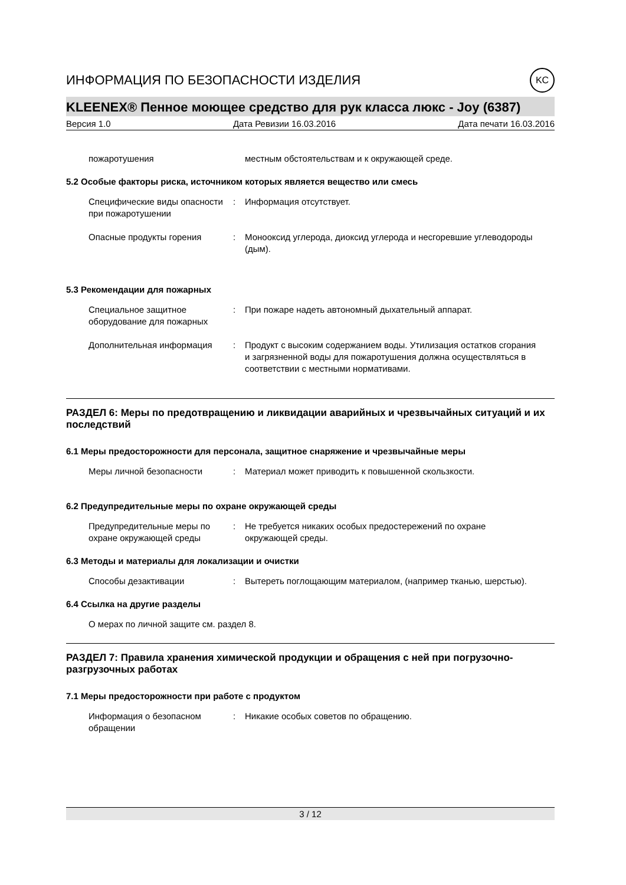ИНФОРМАЦИЯ ПО БЕЗОПАСНОСТИ ИЗДЕЛИЯ KC
KLEENEX® Пенное моющее средство для рук класса люкс - Joy (6387)
Версия 1.0 Дата Ревизии 16.03.2016 Дата печати 16.03.2016
пожаротушения местным обстоятельствам и к окружающей среде.
5.2 Особые факторы риска, источником которых является вещество или смесь
Специфические виды опасности при пожаротушении
: Информация отсутствует.
Опасные продукты горения : Монооксид углерода, диоксид углерода и несгоревшие углеводороды (дым).
5.3 Рекомендации для пожарных
Специальное защитное оборудование для пожарных
: При пожаре надеть автономный дыхательный аппарат.
Дополнительная информация : Продукт с высоким содержанием воды. Утилизация остатков сгорания и загрязненной воды для пожаротушения должна осуществляться в соответствии с местными нормативами.
РАЗДЕЛ 6: Меры по предотвращению и ликвидации аварийных и чрезвычайных ситуаций и их последствий
6.1 Меры предосторожности для персонала, защитное снаряжение и чрезвычайные меры
Меры личной безопасности : Материал может приводить к повышенной скользкости.
6.2 Предупредительные меры по охране окружающей среды
Предупредительные меры по охране окружающей среды
: Не требуется никаких особых предостережений по охране окружающей среды.
6.3 Методы и материалы для локализации и очистки
Способы дезактивации : Вытереть поглощающим материалом, (например тканью, шерстью).
6.4 Ссылка на другие разделы
О мерах по личной защите см. раздел 8.
РАЗДЕЛ 7: Правила хранения химической продукции и обращения с ней при погрузочно-разгрузочных работах
7.1 Меры предосторожности при работе с продуктом
Информация о безопасном обращении
: Никакие особых советов по обращению.
3 / 12